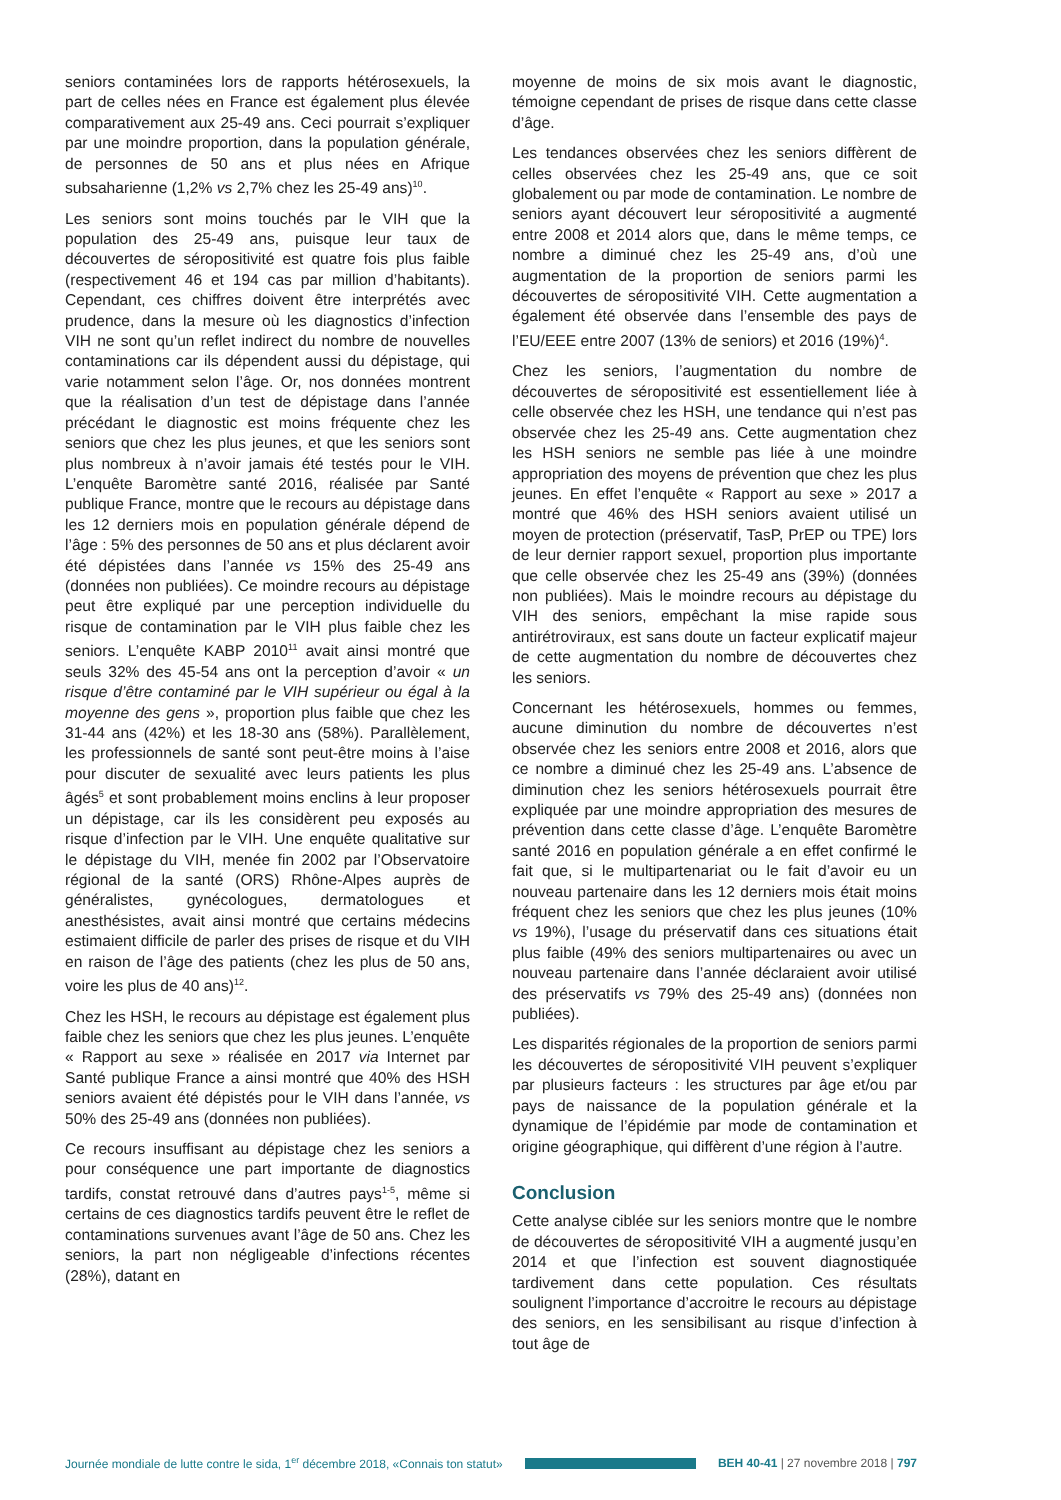seniors contaminées lors de rapports hétérosexuels, la part de celles nées en France est également plus élevée comparativement aux 25-49 ans. Ceci pourrait s’expliquer par une moindre proportion, dans la population générale, de personnes de 50 ans et plus nées en Afrique subsaharienne (1,2% vs 2,7% chez les 25-49 ans)<sup>10</sup>.
Les seniors sont moins touchés par le VIH que la population des 25-49 ans, puisque leur taux de découvertes de séropositivité est quatre fois plus faible (respectivement 46 et 194 cas par million d’habitants). Cependant, ces chiffres doivent être interprétés avec prudence, dans la mesure où les diagnostics d’infection VIH ne sont qu’un reflet indirect du nombre de nouvelles contaminations car ils dépendent aussi du dépistage, qui varie notamment selon l’âge. Or, nos données montrent que la réalisation d’un test de dépistage dans l’année précédant le diagnostic est moins fréquente chez les seniors que chez les plus jeunes, et que les seniors sont plus nombreux à n’avoir jamais été testés pour le VIH. L’enquête Baromètre santé 2016, réalisée par Santé publique France, montre que le recours au dépistage dans les 12 derniers mois en population générale dépend de l’âge : 5% des personnes de 50 ans et plus déclarent avoir été dépistées dans l’année vs 15% des 25-49 ans (données non publiées). Ce moindre recours au dépistage peut être expliqué par une perception individuelle du risque de contamination par le VIH plus faible chez les seniors. L’enquête KABP 2010<sup>11</sup> avait ainsi montré que seuls 32% des 45-54 ans ont la perception d’avoir « un risque d’être contaminé par le VIH supérieur ou égal à la moyenne des gens », proportion plus faible que chez les 31-44 ans (42%) et les 18-30 ans (58%). Parallèlement, les professionnels de santé sont peut-être moins à l’aise pour discuter de sexualité avec leurs patients les plus âgés<sup>5</sup> et sont probablement moins enclins à leur proposer un dépistage, car ils les considèrent peu exposés au risque d’infection par le VIH. Une enquête qualitative sur le dépistage du VIH, menée fin 2002 par l’Observatoire régional de la santé (ORS) Rhône-Alpes auprès de généralistes, gynécologues, dermatologues et anesthésistes, avait ainsi montré que certains médecins estimaient difficile de parler des prises de risque et du VIH en raison de l’âge des patients (chez les plus de 50 ans, voire les plus de 40 ans)<sup>12</sup>.
Chez les HSH, le recours au dépistage est également plus faible chez les seniors que chez les plus jeunes. L’enquête « Rapport au sexe » réalisée en 2017 via Internet par Santé publique France a ainsi montré que 40% des HSH seniors avaient été dépistés pour le VIH dans l’année, vs 50% des 25-49 ans (données non publiées).
Ce recours insuffisant au dépistage chez les seniors a pour conséquence une part importante de diagnostics tardifs, constat retrouvé dans d’autres pays<sup>1-5</sup>, même si certains de ces diagnostics tardifs peuvent être le reflet de contaminations survenues avant l’âge de 50 ans. Chez les seniors, la part non négligeable d’infections récentes (28%), datant en
moyenne de moins de six mois avant le diagnostic, témoigne cependant de prises de risque dans cette classe d’âge.
Les tendances observées chez les seniors diffèrent de celles observées chez les 25-49 ans, que ce soit globalement ou par mode de contamination. Le nombre de seniors ayant découvert leur séropositivité a augmenté entre 2008 et 2014 alors que, dans le même temps, ce nombre a diminué chez les 25-49 ans, d’où une augmentation de la proportion de seniors parmi les découvertes de séropositivité VIH. Cette augmentation a également été observée dans l’ensemble des pays de l’EU/EEE entre 2007 (13% de seniors) et 2016 (19%)<sup>4</sup>.
Chez les seniors, l’augmentation du nombre de découvertes de séropositivité est essentiellement liée à celle observée chez les HSH, une tendance qui n’est pas observée chez les 25-49 ans. Cette augmentation chez les HSH seniors ne semble pas liée à une moindre appropriation des moyens de prévention que chez les plus jeunes. En effet l’enquête « Rapport au sexe » 2017 a montré que 46% des HSH seniors avaient utilisé un moyen de protection (préservatif, TasP, PrEP ou TPE) lors de leur dernier rapport sexuel, proportion plus importante que celle observée chez les 25-49 ans (39%) (données non publiées). Mais le moindre recours au dépistage du VIH des seniors, empêchant la mise rapide sous antirétroviraux, est sans doute un facteur explicatif majeur de cette augmentation du nombre de découvertes chez les seniors.
Concernant les hétérosexuels, hommes ou femmes, aucune diminution du nombre de découvertes n’est observée chez les seniors entre 2008 et 2016, alors que ce nombre a diminué chez les 25-49 ans. L’absence de diminution chez les seniors hétérosexuels pourrait être expliquée par une moindre appropriation des mesures de prévention dans cette classe d’âge. L’enquête Baromètre santé 2016 en population générale a en effet confirmé le fait que, si le multipartenariat ou le fait d’avoir eu un nouveau partenaire dans les 12 derniers mois était moins fréquent chez les seniors que chez les plus jeunes (10% vs 19%), l’usage du préservatif dans ces situations était plus faible (49% des seniors multipartenaires ou avec un nouveau partenaire dans l’année déclaraient avoir utilisé des préservatifs vs 79% des 25-49 ans) (données non publiées).
Les disparités régionales de la proportion de seniors parmi les découvertes de séropositivité VIH peuvent s’expliquer par plusieurs facteurs : les structures par âge et/ou par pays de naissance de la population générale et la dynamique de l’épidémie par mode de contamination et origine géographique, qui diffèrent d’une région à l’autre.
Conclusion
Cette analyse ciblée sur les seniors montre que le nombre de découvertes de séropositivité VIH a augmenté jusqu’en 2014 et que l’infection est souvent diagnostiquée tardivement dans cette population. Ces résultats soulignent l’importance d’accroitre le recours au dépistage des seniors, en les sensibilisant au risque d’infection à tout âge de
Journée mondiale de lutte contre le sida, 1<sup>er</sup> décembre 2018, «Connais ton statut»
BEH 40-41 | 27 novembre 2018 | 797